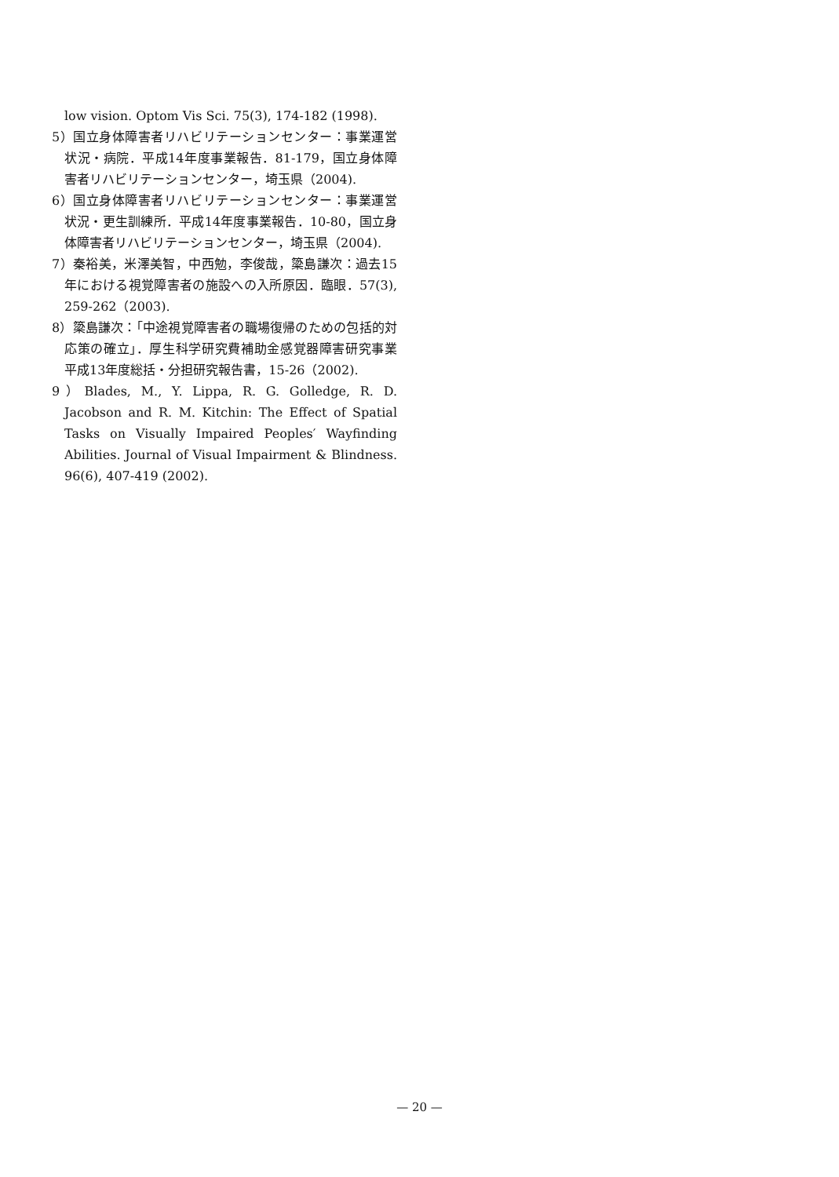low vision. Optom Vis Sci. 75(3), 174-182 (1998).
5）国立身体障害者リハビリテーションセンター：事業運営状況・病院．平成14年度事業報告．81-179，国立身体障害者リハビリテーションセンター，埼玉県（2004).
6）国立身体障害者リハビリテーションセンター：事業運営状況・更生訓練所．平成14年度事業報告．10-80，国立身体障害者リハビリテーションセンター，埼玉県（2004).
7）秦裕美，米澤美智，中西勉，李俊哉，簗島謙次：過去15年における視覚障害者の施設への入所原因．臨眼．57(3), 259-262（2003).
8）簗島謙次：「中途視覚障害者の職場復帰のための包括的対応策の確立」．厚生科学研究費補助金感覚器障害研究事業　平成13年度総括・分担研究報告書，15-26（2002).
9）Blades, M., Y. Lippa, R. G. Golledge, R. D. Jacobson and R. M. Kitchin: The Effect of Spatial Tasks on Visually Impaired Peoples′ Wayfinding Abilities. Journal of Visual Impairment & Blindness. 96(6), 407-419 (2002).
— 20 —